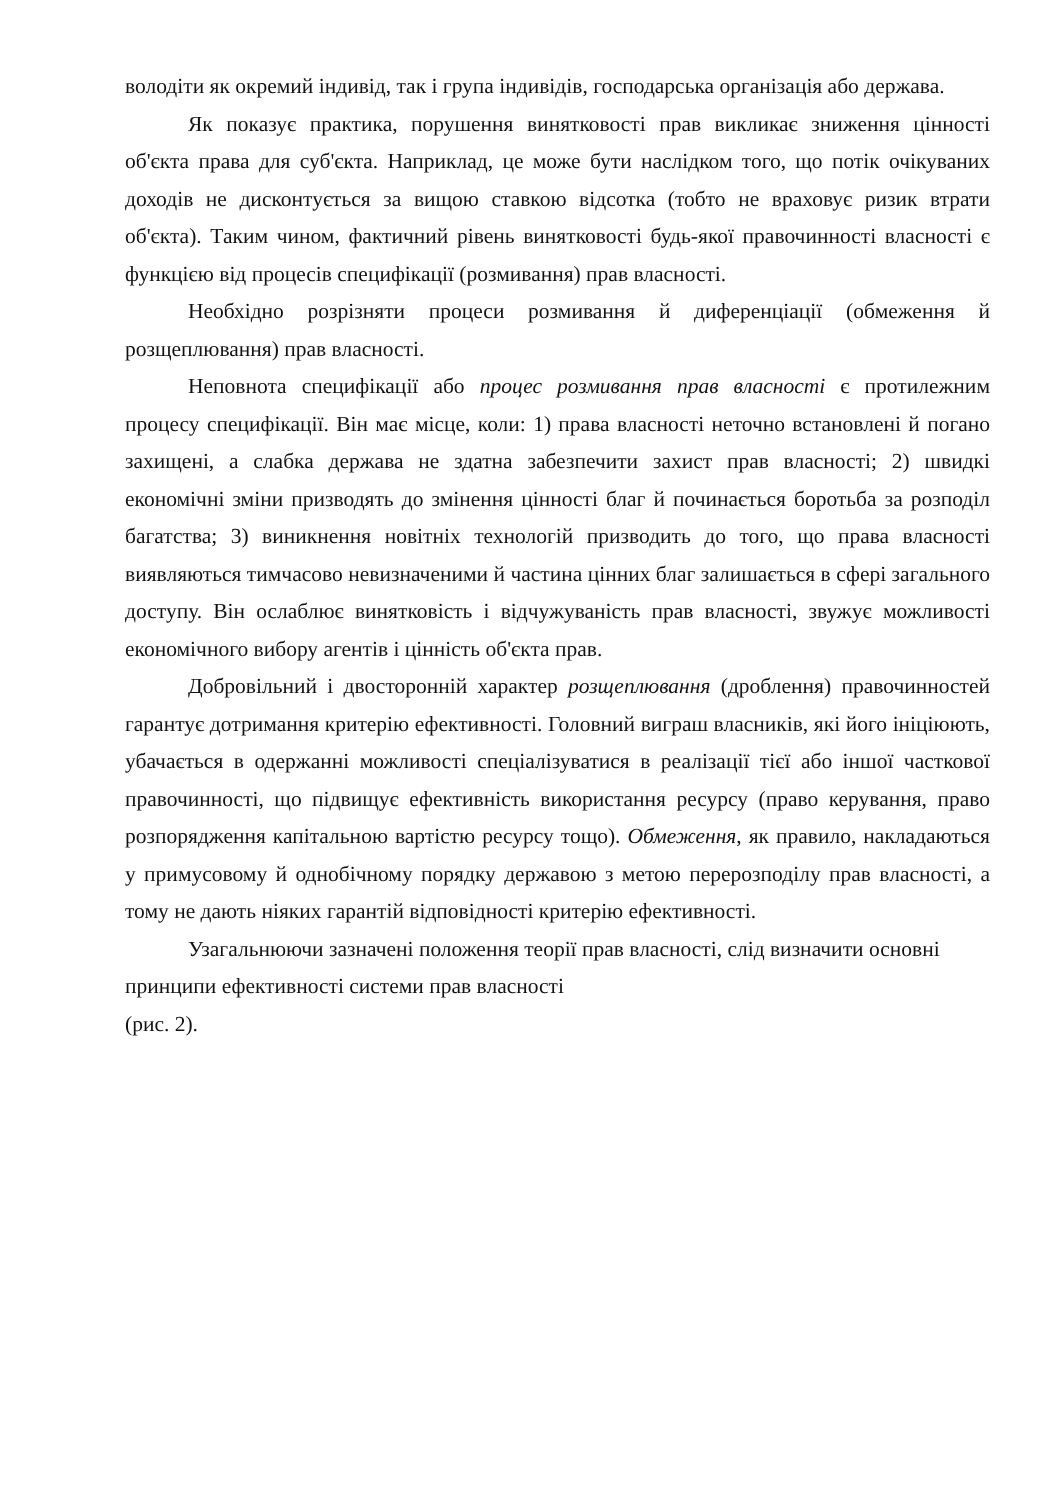володіти як окремий індивід, так і група індивідів, господарська організація або держава.
Як показує практика, порушення винятковості прав викликає зниження цінності об'єкта права для суб'єкта. Наприклад, це може бути наслідком того, що потік очікуваних доходів не дисконтується за вищою ставкою відсотка (тобто не враховує ризик втрати об'єкта). Таким чином, фактичний рівень винятковості будь-якої правочинності власності є функцією від процесів специфікації (розмивання) прав власності.
Необхідно розрізняти процеси розмивання й диференціації (обмеження й розщеплювання) прав власності.
Неповнота специфікації або процес розмивання прав власності є протилежним процесу специфікації. Він має місце, коли: 1) права власності неточно встановлені й погано захищені, а слабка держава не здатна забезпечити захист прав власності; 2) швидкі економічні зміни призводять до змінення цінності благ й починається боротьба за розподіл багатства; 3) виникнення новітніх технологій призводить до того, що права власності виявляються тимчасово невизначеними й частина цінних благ залишається в сфері загального доступу. Він ослаблює винятковість і відчужуваність прав власності, звужує можливості економічного вибору агентів і цінність об'єкта прав.
Добровільний і двосторонній характер розщеплювання (дроблення) правочинностей гарантує дотримання критерію ефективності. Головний виграш власників, які його ініціюють, убачається в одержанні можливості спеціалізуватися в реалізації тієї або іншої часткової правочинності, що підвищує ефективність використання ресурсу (право керування, право розпорядження капітальною вартістю ресурсу тощо). Обмеження, як правило, накладаються у примусовому й однобічному порядку державою з метою перерозподілу прав власності, а тому не дають ніяких гарантій відповідності критерію ефективності.
Узагальнюючи зазначені положення теорії прав власності, слід визначити основні принципи ефективності системи прав власності
(рис. 2).